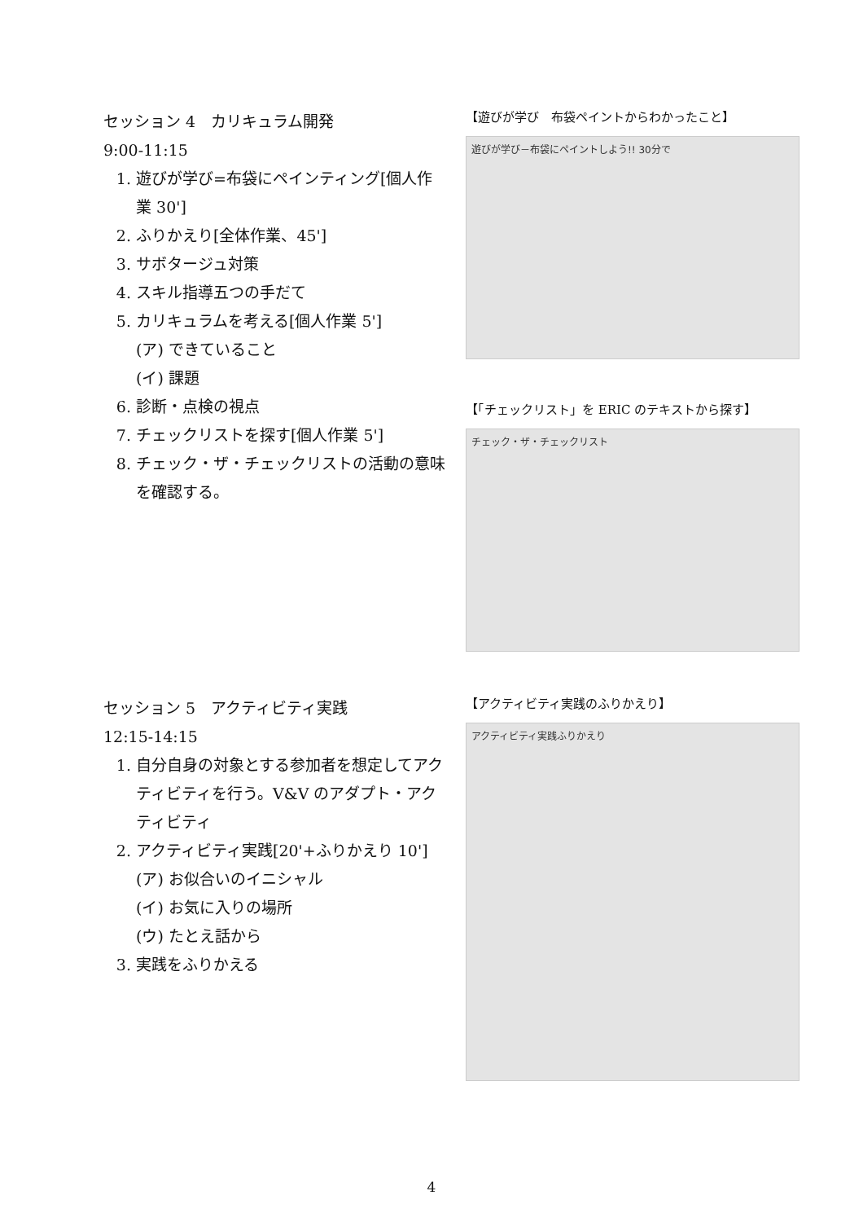セッション 4　カリキュラム開発
9:00-11:15
1. 遊びが学び=布袋にペインティング[個人作業 30']
2. ふりかえり[全体作業、45']
3. サボタージュ対策
4. スキル指導五つの手だて
5. カリキュラムを考える[個人作業 5']
(ア) できていること
(イ) 課題
6. 診断・点検の視点
7. チェックリストを探す[個人作業 5']
8. チェック・ザ・チェックリストの活動の意味を確認する。
【遊びが学び　布袋ペイントからわかったこと】
遊びが学び－布袋にペイントしよう!! 30分で
【「チェックリスト」を ERIC のテキストから探す】
チェック・ザ・チェックリスト
セッション 5　アクティビティ実践
12:15-14:15
1. 自分自身の対象とする参加者を想定してアクティビティを行う。V&V のアダプト・アクティビティ
2. アクティビティ実践[20'+ふりかえり 10']
(ア) お似合いのイニシャル
(イ) お気に入りの場所
(ウ) たとえ話から
3. 実践をふりかえる
【アクティビティ実践のふりかえり】
アクティビティ実践ふりかえり
4